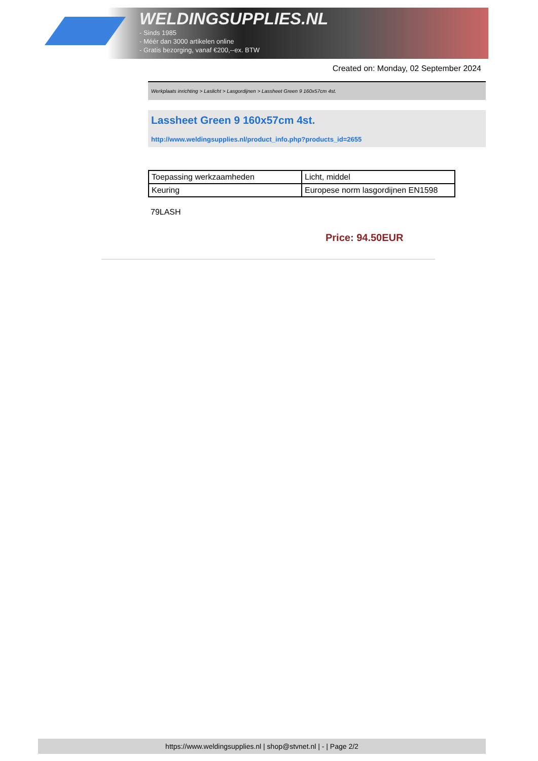WELDINGSUPPLIES.NL
- Sinds 1985
- Méér dan 3000 artikelen online
- Gratis bezorging, vanaf €200,--ex. BTW
Created on: Monday, 02 September 2024
Werkplaats inrichting > Laslicht > Lasgordijnen > Lassheet Green 9 160x57cm 4st.
Lassheet Green 9 160x57cm 4st.
http://www.weldingsupplies.nl/product_info.php?products_id=2655
| Toepassing werkzaamheden | Licht, middel |
| Keuring | Europese norm lasgordijnen EN1598 |
79LASH
Price: 94.50EUR
https://www.weldingsupplies.nl | shop@stvnet.nl | - | Page 2/2